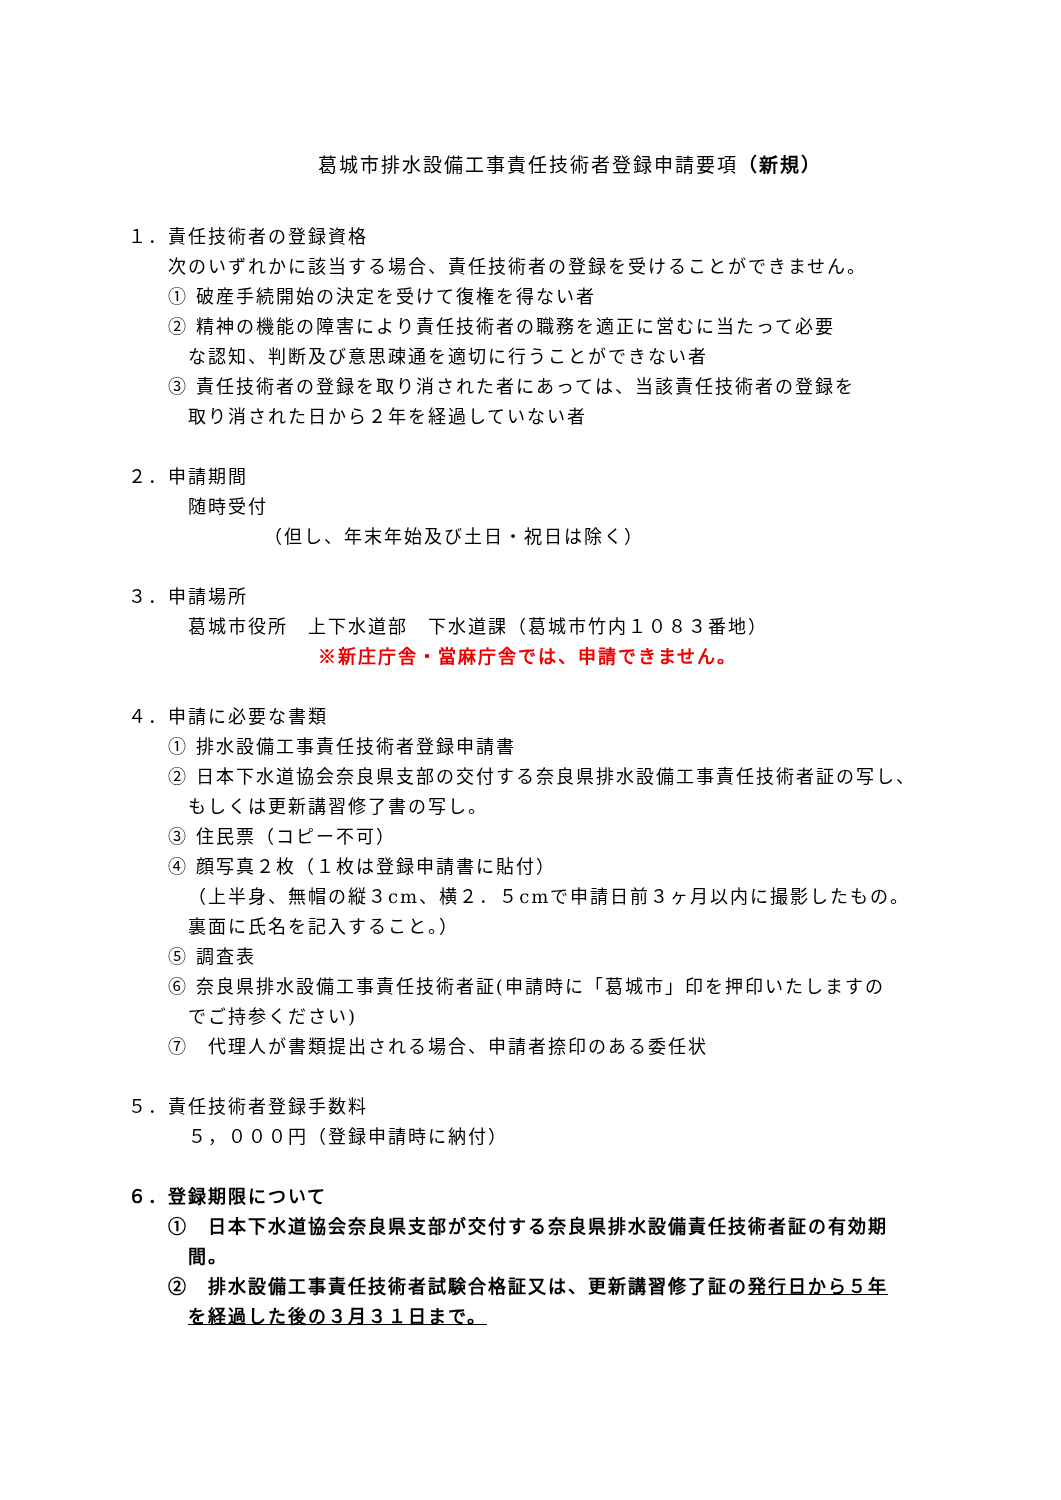葛城市排水設備工事責任技術者登録申請要項（新規）
１．責任技術者の登録資格
次のいずれかに該当する場合、責任技術者の登録を受けることができません。
① 破産手続開始の決定を受けて復権を得ない者
② 精神の機能の障害により責任技術者の職務を適正に営むに当たって必要
な認知、判断及び意思疎通を適切に行うことができない者
③ 責任技術者の登録を取り消された者にあっては、当該責任技術者の登録を
取り消された日から２年を経過していない者
２．申請期間
随時受付
（但し、年末年始及び土日・祝日は除く）
３．申請場所
葛城市役所　上下水道部　下水道課（葛城市竹内１０８３番地）
※新庄庁舎・當麻庁舎では、申請できません。
４．申請に必要な書類
① 排水設備工事責任技術者登録申請書
② 日本下水道協会奈良県支部の交付する奈良県排水設備工事責任技術者証の写し、
もしくは更新講習修了書の写し。
③ 住民票（コピー不可）
④ 顔写真２枚（１枚は登録申請書に貼付）
（上半身、無帽の縦３cm、横２．５cmで申請日前３ヶ月以内に撮影したもの。
裏面に氏名を記入すること。）
⑤ 調査表
⑥ 奈良県排水設備工事責任技術者証(申請時に「葛城市」印を押印いたしますの
でご持参ください)
⑦　代理人が書類提出される場合、申請者捺印のある委任状
５．責任技術者登録手数料
５，０００円（登録申請時に納付）
６．登録期限について
①　日本下水道協会奈良県支部が交付する奈良県排水設備責任技術者証の有効期
間。
②　排水設備工事責任技術者試験合格証又は、更新講習修了証の発行日から５年
を経過した後の３月３１日まで。